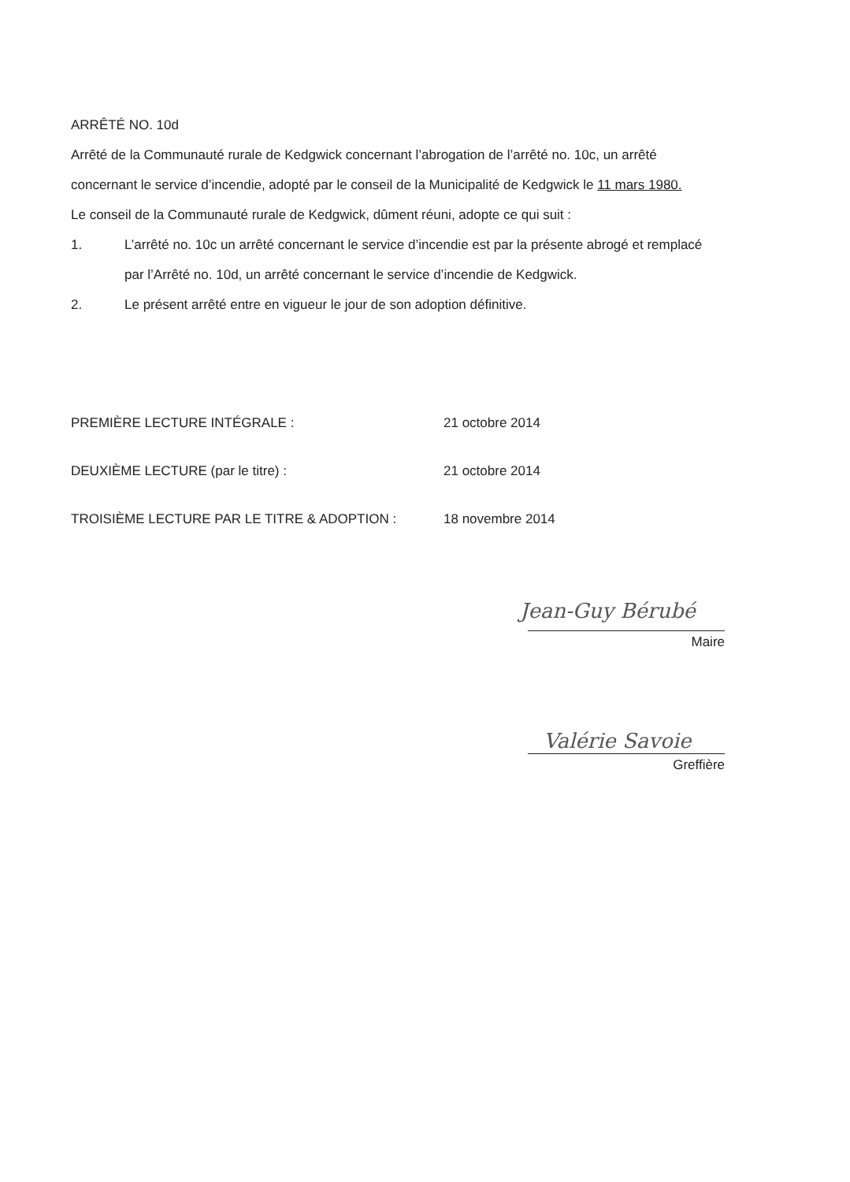ARRÊTÉ NO. 10d
Arrêté de la Communauté rurale de Kedgwick concernant l’abrogation de l’arrêté no. 10c, un arrêté concernant le service d’incendie, adopté par le conseil de la Municipalité de Kedgwick le 11 mars 1980.
Le conseil de la Communauté rurale de Kedgwick, dûment réuni, adopte ce qui suit :
1. L’arrêté no. 10c un arrêté concernant le service d’incendie est par la présente abrogé et remplacé par l’Arrêté no. 10d, un arrêté concernant le service d’incendie de Kedgwick.
2. Le présent arrêté entre en vigueur le jour de son adoption définitive.
PREMIÈRE LECTURE INTÉGRALE : 21 octobre 2014
DEUXIÈME LECTURE (par le titre) : 21 octobre 2014
TROISIÈME LECTURE PAR LE TITRE & ADOPTION : 18 novembre 2014
Jean-Guy Bérubé
Maire
Valérie Savoie
Greffière